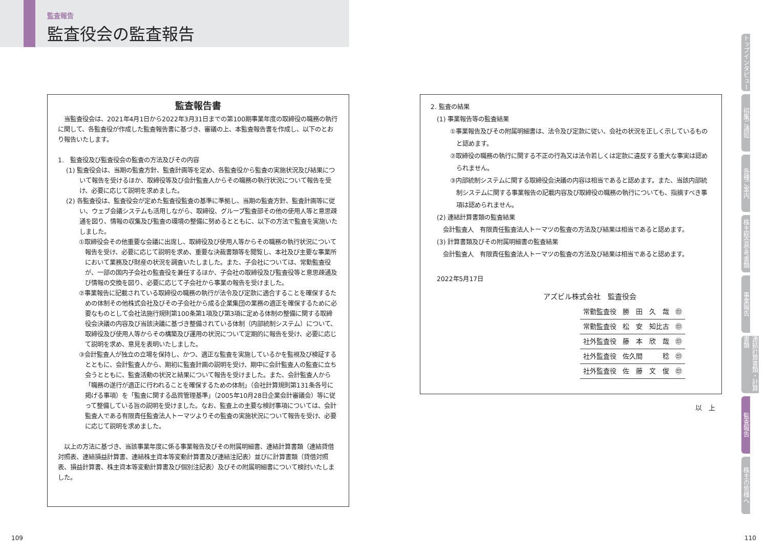監査報告
監査役会の監査報告
監査報告書
　当監査役会は、2021年4月1日から2022年3月31日までの第100期事業年度の取締役の職務の執行に関して、各監査役が作成した監査報告書に基づき、審議の上、本監査報告書を作成し、以下のとおり報告いたします。
1.　監査役及び監査役会の監査の方法及びその内容
(1) 監査役会は、当期の監査方針、監査計画等を定め、各監査役から監査の実施状況及び結果について報告を受けるほか、取締役等及び会計監査人からその職務の執行状況について報告を受け、必要に応じて説明を求めました。
(2) 各監査役は、監査役会が定めた監査役監査の基準に準拠し、当期の監査方針、監査計画等に従い、ウェブ会議システムも活用しながら、取締役、グループ監査部その他の使用人等と意思疎通を図り、情報の収集及び監査の環境の整備に努めるとともに、以下の方法で監査を実施いたしました。
①取締役会その他重要な会議に出席し、取締役及び使用人等からその職務の執行状況について報告を受け、必要に応じて説明を求め、重要な決裁書類等を閲覧し、本社及び主要な事業所において業務及び財産の状況を調査いたしました。また、子会社については、常勤監査役が、一部の国内子会社の監査役を兼任するほか、子会社の取締役及び監査役等と意思疎通及び情報の交換を図り、必要に応じて子会社から事業の報告を受けました。
②事業報告に記載されている取締役の職務の執行が法令及び定款に適合することを確保するための体制その他株式会社及びその子会社から成る企業集団の業務の適正を確保するために必要なものとして会社法施行規則第100条第1項及び第3項に定める体制の整備に関する取締役会決議の内容及び当該決議に基づき整備されている体制（内部統制システム）について、取締役及び使用人等からその構築及び運用の状況について定期的に報告を受け、必要に応じて説明を求め、意見を表明いたしました。
③会計監査人が独立の立場を保持し、かつ、適正な監査を実施しているかを監視及び検証するとともに、会計監査人から、期初に監査計画の説明を受け、期中に会計監査人の監査に立ち会うとともに、監査活動の状況と結果について報告を受けました。また、会計監査人から「職務の遂行が適正に行われることを確保するための体制」（会社計算規則第131条各号に掲げる事項）を「監査に関する品質管理基準」（2005年10月28日企業会計審議会）等に従って整備している旨の説明を受けました。なお、監査上の主要な検討事項については、会計監査人である有限責任監査法人トーマツよりその監査の実施状況について報告を受け、必要に応じて説明を求めました。
　以上の方法に基づき、当該事業年度に係る事業報告及びその附属明細書、連結計算書類（連結貸借対照表、連結損益計算書、連結株主資本等変動計算書及び連結注記表）並びに計算書類（貸借対照表、損益計算書、株主資本等変動計算書及び個別注記表）及びその附属明細書について検討いたしました。
2. 監査の結果
　(1) 事業報告等の監査結果
①事業報告及びその附属明細書は、法令及び定款に従い、会社の状況を正しく示しているものと認めます。
②取締役の職務の執行に関する不正の行為又は法令若しくは定款に違反する重大な事実は認められません。
③内部統制システムに関する取締役会決議の内容は相当であると認めます。また、当該内部統制システムに関する事業報告の記載内容及び取締役の職務の執行についても、指摘すべき事項は認められません。
　(2) 連結計算書類の監査結果
　　会計監査人　有限責任監査法人トーマツの監査の方法及び結果は相当であると認めます。
　(3) 計算書類及びその附属明細書の監査結果
　　会計監査人　有限責任監査法人トーマツの監査の方法及び結果は相当であると認めます。
　2022年5月17日
アズビル株式会社　監査役会
| 常勤監査役 | 勝 田 久 哉 | ㊞ |
| 常勤監査役 | 松 安 知比古 | ㊞ |
| 社外監査役 | 藤 本 欣 哉 | ㊞ |
| 社外監査役 | 佐久間 稔 | ㊞ |
| 社外監査役 | 佐 藤 文 俊 | ㊞ |
以　上
トップインタビュー
招集ご通知
各種ご案内
株主総会参考書類
事業報告
連結計算書類・計算書類
監査報告
株主の皆様へ
109 110